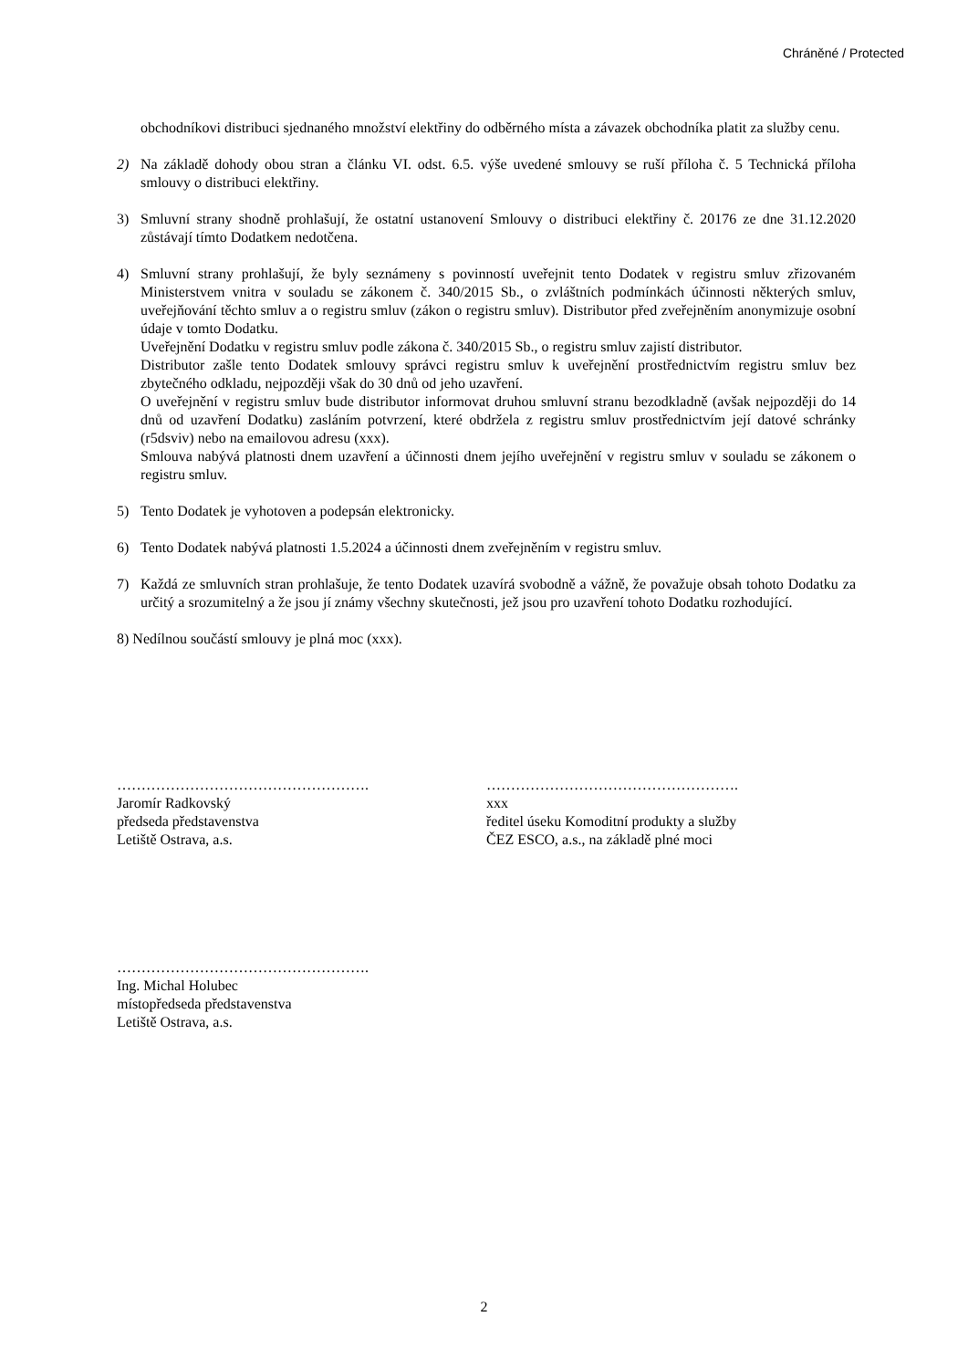Chráněné / Protected
obchodníkovi distribuci sjednaného množství elektřiny do odběrného místa a závazek obchodníka platit za služby cenu.
2) Na základě dohody obou stran a článku VI. odst. 6.5. výše uvedené smlouvy se ruší příloha č. 5 Technická příloha smlouvy o distribuci elektřiny.
3) Smluvní strany shodně prohlašují, že ostatní ustanovení Smlouvy o distribuci elektřiny č. 20176 ze dne 31.12.2020 zůstávají tímto Dodatkem nedotčena.
4) Smluvní strany prohlašují, že byly seznámeny s povinností uveřejnit tento Dodatek v registru smluv zřizovaném Ministerstvem vnitra v souladu se zákonem č. 340/2015 Sb., o zvláštních podmínkách účinnosti některých smluv, uveřejňování těchto smluv a o registru smluv (zákon o registru smluv). Distributor před zveřejněním anonymizuje osobní údaje v tomto Dodatku.
Uveřejnění Dodatku v registru smluv podle zákona č. 340/2015 Sb., o registru smluv zajistí distributor.
Distributor zašle tento Dodatek smlouvy správci registru smluv k uveřejnění prostřednictvím registru smluv bez zbytečného odkladu, nejpozději však do 30 dnů od jeho uzavření.
O uveřejnění v registru smluv bude distributor informovat druhou smluvní stranu bezodkladně (avšak nejpozději do 14 dnů od uzavření Dodatku) zasláním potvrzení, které obdržela z registru smluv prostřednictvím její datové schránky (r5dsviv) nebo na emailovou adresu (xxx).
Smlouva nabývá platnosti dnem uzavření a účinnosti dnem jejího uveřejnění v registru smluv v souladu se zákonem o registru smluv.
5) Tento Dodatek je vyhotoven a podepsán elektronicky.
6) Tento Dodatek nabývá platnosti 1.5.2024 a účinnosti dnem zveřejněním v registru smluv.
7) Každá ze smluvních stran prohlašuje, že tento Dodatek uzavírá svobodně a vážně, že považuje obsah tohoto Dodatku za určitý a srozumitelný a že jsou jí známy všechny skutečnosti, jež jsou pro uzavření tohoto Dodatku rozhodující.
8) Nedílnou součástí smlouvy je plná moc (xxx).
…………………………………………….
Jaromír Radkovský
předseda představenstva
Letiště Ostrava, a.s.
…………………………………………….
xxx
ředitel úseku Komoditní produkty a služby
ČEZ ESCO, a.s., na základě plné moci
…………………………………………….
Ing. Michal Holubec
místopředseda představenstva
Letiště Ostrava, a.s.
2